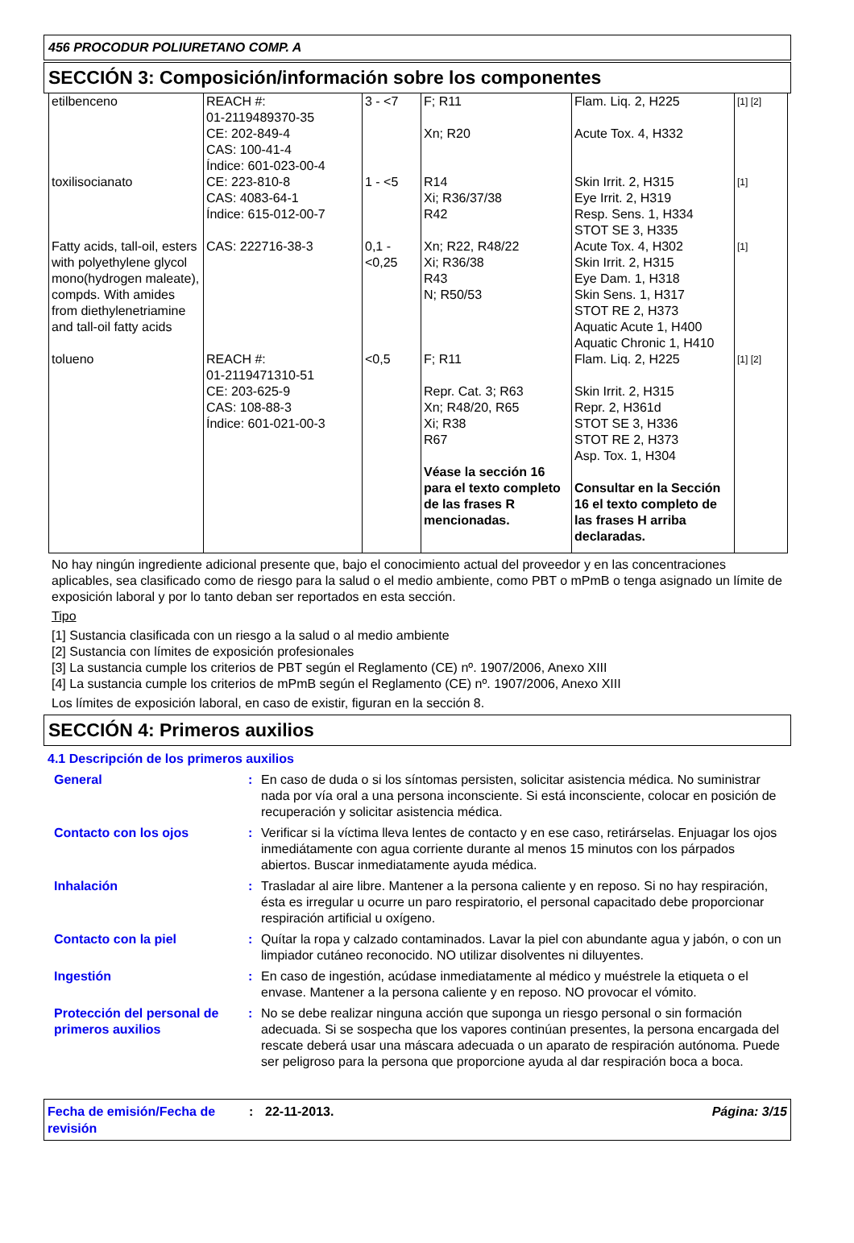456 PROCODUR POLIURETANO COMP. A
SECCIÓN 3: Composición/información sobre los componentes
| etilbenceno | REACH #: 01-2119489370-35 CE: 202-849-4 CAS: 100-41-4 Índice: 601-023-00-4 | 3 - <7 | F; R11 Xn; R20 | Flam. Liq. 2, H225 Acute Tox. 4, H332 | [1] [2] |
| toxilisocianato | CE: 223-810-8 CAS: 4083-64-1 Índice: 615-012-00-7 | 1 - <5 | R14 Xi; R36/37/38 R42 | Skin Irrit. 2, H315 Eye Irrit. 2, H319 Resp. Sens. 1, H334 STOT SE 3, H335 | [1] |
| Fatty acids, tall-oil, esters with polyethylene glycol mono(hydrogen maleate), compds. With amides from diethylenetriamine and tall-oil fatty acids | CAS: 222716-38-3 | 0,1 - <0,25 | Xn; R22, R48/22 Xi; R36/38 R43 N; R50/53 | Acute Tox. 4, H302 Skin Irrit. 2, H315 Eye Dam. 1, H318 Skin Sens. 1, H317 STOT RE 2, H373 Aquatic Acute 1, H400 Aquatic Chronic 1, H410 | [1] |
| tolueno | REACH #: 01-2119471310-51 CE: 203-625-9 CAS: 108-88-3 Índice: 601-021-00-3 | <0,5 | F; R11 Repr. Cat. 3; R63 Xn; R48/20, R65 Xi; R38 R67 Véase la sección 16 para el texto completo de las frases R mencionadas. | Flam. Liq. 2, H225 Skin Irrit. 2, H315 Repr. 2, H361d STOT SE 3, H336 STOT RE 2, H373 Asp. Tox. 1, H304 Consultar en la Sección 16 el texto completo de las frases H arriba declaradas. | [1] [2] |
No hay ningún ingrediente adicional presente que, bajo el conocimiento actual del proveedor y en las concentraciones aplicables, sea clasificado como de riesgo para la salud o el medio ambiente, como PBT o mPmB o tenga asignado un límite de exposición laboral y por lo tanto deban ser reportados en esta sección.
Tipo
[1] Sustancia clasificada con un riesgo a la salud o al medio ambiente
[2] Sustancia con límites de exposición profesionales
[3] La sustancia cumple los criterios de PBT según el Reglamento (CE) nº. 1907/2006, Anexo XIII
[4] La sustancia cumple los criterios de mPmB según el Reglamento (CE) nº. 1907/2006, Anexo XIII
Los límites de exposición laboral, en caso de existir, figuran en la sección 8.
SECCIÓN 4: Primeros auxilios
4.1 Descripción de los primeros auxilios
| General | : | En caso de duda o si los síntomas persisten, solicitar asistencia médica. No suministrar nada por vía oral a una persona inconsciente. Si está inconsciente, colocar en posición de recuperación y solicitar asistencia médica. |
| Contacto con los ojos | : | Verificar si la víctima lleva lentes de contacto y en ese caso, retirárselas. Enjuagar los ojos inmediátamente con agua corriente durante al menos 15 minutos con los párpados abiertos. Buscar inmediatamente ayuda médica. |
| Inhalación | : | Trasladar al aire libre. Mantener a la persona caliente y en reposo. Si no hay respiración, ésta es irregular u ocurre un paro respiratorio, el personal capacitado debe proporcionar respiración artificial u oxígeno. |
| Contacto con la piel | : | Quítar la ropa y calzado contaminados. Lavar la piel con abundante agua y jabón, o con un limpiador cutáneo reconocido. NO utilizar disolventes ni diluyentes. |
| Ingestión | : | En caso de ingestión, acúdase inmediatamente al médico y muéstrele la etiqueta o el envase. Mantener a la persona caliente y en reposo. NO provocar el vómito. |
| Protección del personal de primeros auxilios | : | No se debe realizar ninguna acción que suponga un riesgo personal o sin formación adecuada. Si se sospecha que los vapores continúan presentes, la persona encargada del rescate deberá usar una máscara adecuada o un aparato de respiración autónoma. Puede ser peligroso para la persona que proporcione ayuda al dar respiración boca a boca. |
Fecha de emisión/Fecha de revisión
: 22-11-2013. Página: 3/15